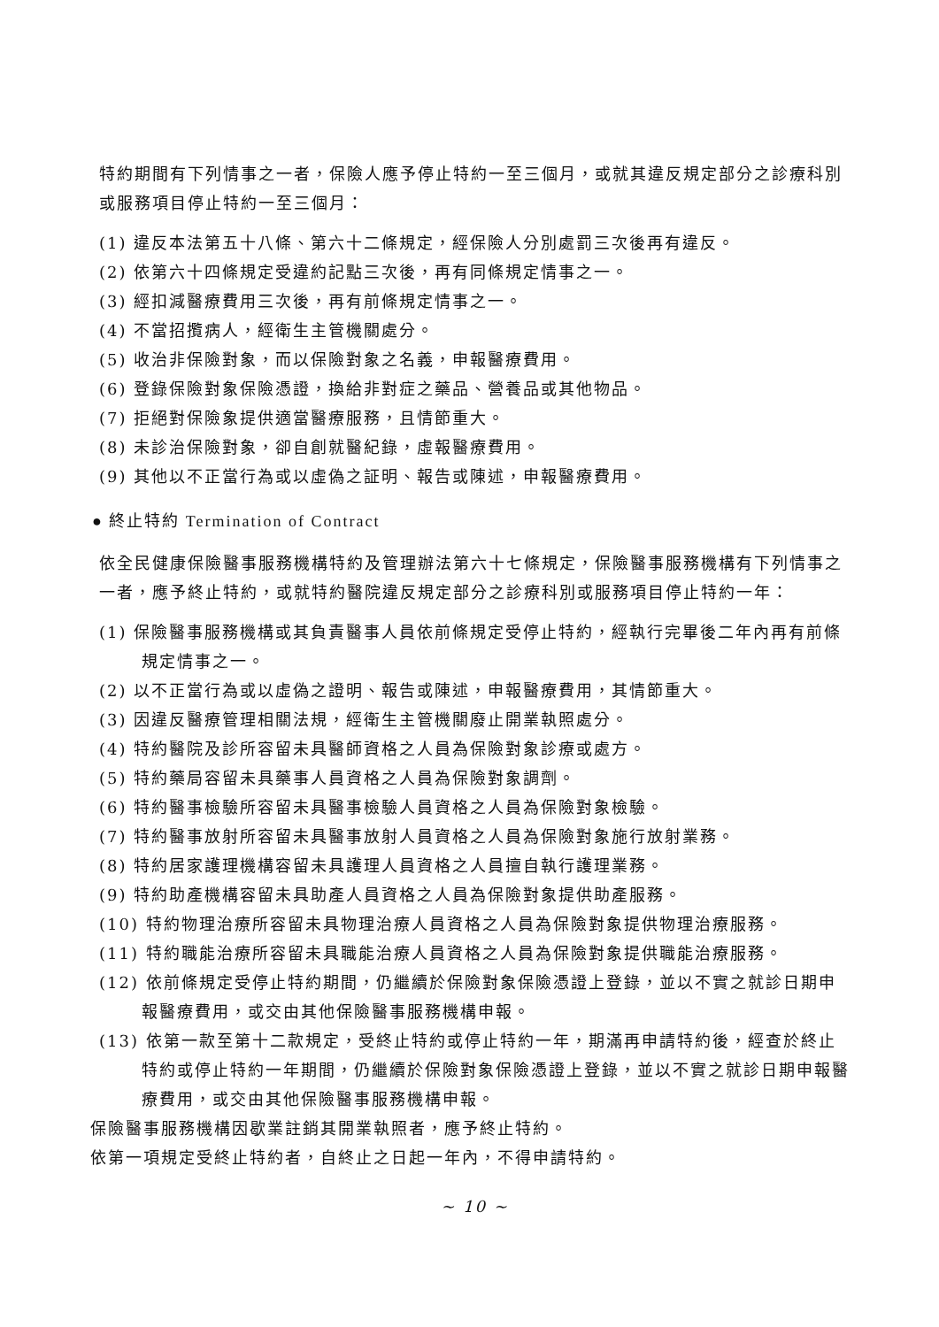特約期間有下列情事之一者，保險人應予停止特約一至三個月，或就其違反規定部分之診療科別或服務項目停止特約一至三個月：
(1) 違反本法第五十八條、第六十二條規定，經保險人分別處罰三次後再有違反。
(2) 依第六十四條規定受違約記點三次後，再有同條規定情事之一。
(3) 經扣減醫療費用三次後，再有前條規定情事之一。
(4) 不當招攬病人，經衛生主管機關處分。
(5) 收治非保險對象，而以保險對象之名義，申報醫療費用。
(6) 登錄保險對象保險憑證，換給非對症之藥品、營養品或其他物品。
(7) 拒絕對保險象提供適當醫療服務，且情節重大。
(8) 未診治保險對象，卻自創就醫紀錄，虛報醫療費用。
(9) 其他以不正當行為或以虛偽之証明、報告或陳述，申報醫療費用。
● 終止特約 Termination of Contract
依全民健康保險醫事服務機構特約及管理辦法第六十七條規定，保險醫事服務機構有下列情事之一者，應予終止特約，或就特約醫院違反規定部分之診療科別或服務項目停止特約一年：
(1) 保險醫事服務機構或其負責醫事人員依前條規定受停止特約，經執行完畢後二年內再有前條規定情事之一。
(2) 以不正當行為或以虛偽之證明、報告或陳述，申報醫療費用，其情節重大。
(3) 因違反醫療管理相關法規，經衛生主管機關廢止開業執照處分。
(4) 特約醫院及診所容留未具醫師資格之人員為保險對象診療或處方。
(5) 特約藥局容留未具藥事人員資格之人員為保險對象調劑。
(6) 特約醫事檢驗所容留未具醫事檢驗人員資格之人員為保險對象檢驗。
(7) 特約醫事放射所容留未具醫事放射人員資格之人員為保險對象施行放射業務。
(8) 特約居家護理機構容留未具護理人員資格之人員擅自執行護理業務。
(9) 特約助產機構容留未具助產人員資格之人員為保險對象提供助產服務。
(10) 特約物理治療所容留未具物理治療人員資格之人員為保險對象提供物理治療服務。
(11) 特約職能治療所容留未具職能治療人員資格之人員為保險對象提供職能治療服務。
(12) 依前條規定受停止特約期間，仍繼續於保險對象保險憑證上登錄，並以不實之就診日期申報醫療費用，或交由其他保險醫事服務機構申報。
(13) 依第一款至第十二款規定，受終止特約或停止特約一年，期滿再申請特約後，經查於終止特約或停止特約一年期間，仍繼續於保險對象保險憑證上登錄，並以不實之就診日期申報醫療費用，或交由其他保險醫事服務機構申報。
保險醫事服務機構因歇業註銷其開業執照者，應予終止特約。
依第一項規定受終止特約者，自終止之日起一年內，不得申請特約。
~ 10 ~